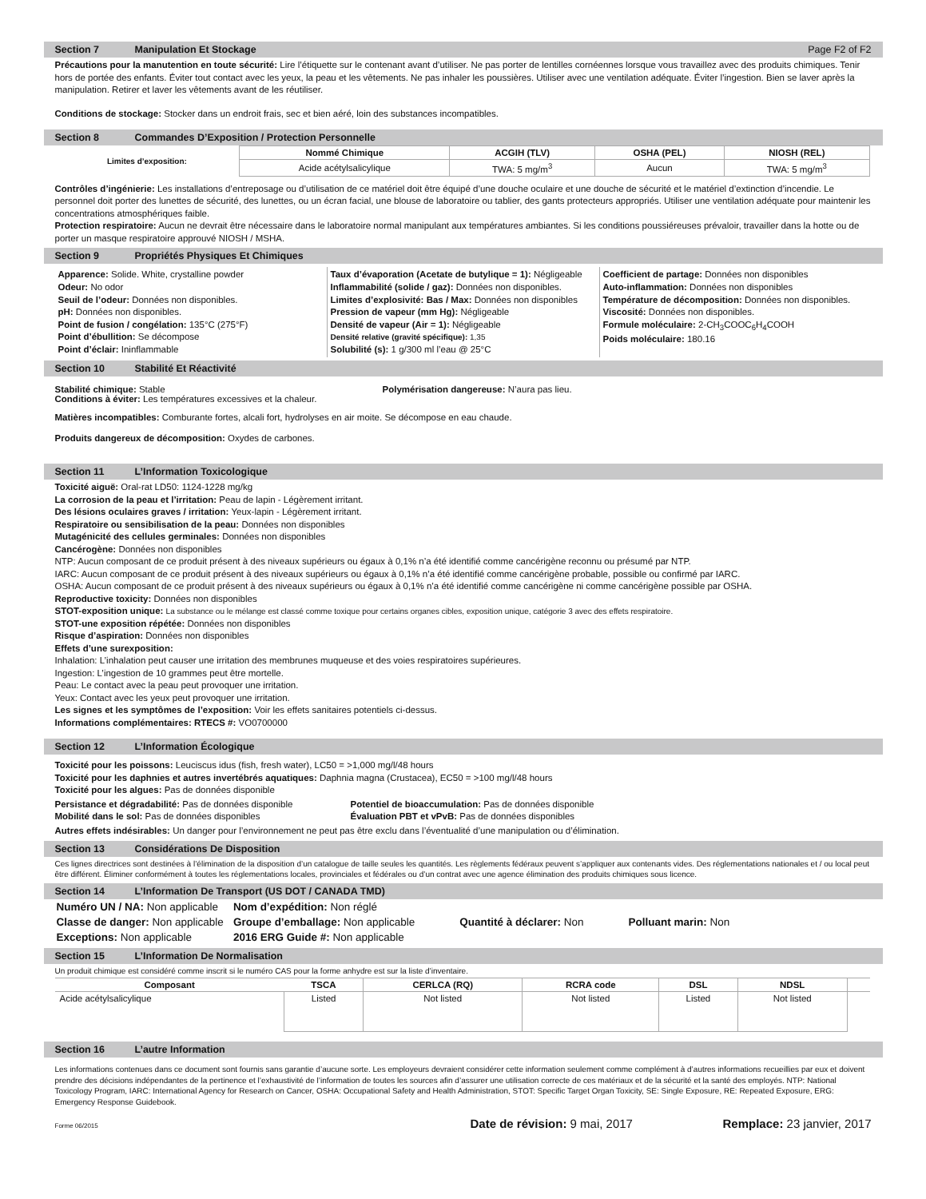Section 7 Manipulation Et Stockage Page F2 of F2
Précautions pour la manutention en toute sécurité: Lire l’étiquette sur le contenant avant d’utiliser. Ne pas porter de lentilles cornéennes lorsque vous travaillez avec des produits chimiques. Tenir hors de portée des enfants. Éviter tout contact avec les yeux, la peau et les vêtements. Ne pas inhaler les poussières. Utiliser avec une ventilation adéquate. Éviter l’ingestion. Bien se laver après la manipulation. Retirer et laver les vêtements avant de les réutiliser.
Conditions de stockage: Stocker dans un endroit frais, sec et bien aéré, loin des substances incompatibles.
Section 8 Commandes D’Exposition / Protection Personnelle
| Limites d’exposition: | Nommé Chimique | ACGIH (TLV) | OSHA (PEL) | NIOSH (REL) |
| | Acide acétylsalicylique | TWA: 5 mg/m<sup>3</sup> | Aucun | TWA: 5 mg/m<sup>3</sup> |
Contrôles d’ingénierie: Les installations d’entreposage ou d’utilisation de ce matériel doit être équipé d’une douche oculaire et une douche de sécurité et le matériel d’extinction d’incendie. Le personnel doit porter des lunettes de sécurité, des lunettes, ou un écran facial, une blouse de laboratoire ou tablier, des gants protecteurs appropriés. Utiliser une ventilation adéquate pour maintenir les concentrations atmosphériques faible.
Protection respiratoire: Aucun ne devrait être nécessaire dans le laboratoire normal manipulant aux températures ambiantes. Si les conditions poussiéreuses prévaloir, travailler dans la hotte ou de porter un masque respiratoire approuvé NIOSH / MSHA.
Section 9 Propriétés Physiques Et Chimiques
Apparence: Solide. White, crystalline powder
Odeur: No odor
Seuil de l’odeur: Données non disponibles.
pH: Données non disponibles.
Point de fusion / congélation: 135°C (275°F)
Point d’ébullition: Se décompose
Point d’éclair: Ininflammable
Taux d’évaporation (Acetate de butylique = 1): Négligeable
Inflammabilité (solide / gaz): Données non disponibles.
Limites d’explosivité: Bas / Max: Données non disponibles
Pression de vapeur (mm Hg): Négligeable
Densité de vapeur (Air = 1): Négligeable
Densité relative (gravité spécifique): 1,35
Solubilité (s): 1 g/300 ml l’eau @ 25°C
Coefficient de partage: Données non disponibles
Auto-inflammation: Données non disponibles
Température de décomposition: Données non disponibles.
Viscosité: Données non disponibles.
Formule moléculaire: 2-CH<sub>3</sub>COOC<sub>6</sub>H<sub>4</sub>COOH
Poids moléculaire: 180.16
Section 10 Stabilité Et Réactivité
Stabilité chimique: Stable
Conditions à éviter: Les températures excessives et la chaleur.
Polymérisation dangereuse: N’aura pas lieu.
Matières incompatibles: Comburante fortes, alcali fort, hydrolyses en air moite. Se décompose en eau chaude.
Produits dangereux de décomposition: Oxydes de carbones.
Section 11 L’Information Toxicologique
Toxicité aiguë: Oral-rat LD50: 1124-1228 mg/kg
La corrosion de la peau et l’irritation: Peau de lapin - Légèrement irritant.
Des lésions oculaires graves / irritation: Yeux-lapin - Légèrement irritant.
Respiratoire ou sensibilisation de la peau: Données non disponibles
Mutagénicité des cellules germinales: Données non disponibles
Cancérogène: Données non disponibles
NTP: Aucun composant de ce produit présent à des niveaux supérieurs ou égaux à 0,1% n’a été identifié comme cancérigène reconnu ou présumé par NTP.
IARC: Aucun composant de ce produit présent à des niveaux supérieurs ou égaux à 0,1% n’a été identifié comme cancérigène probable, possible ou confirmé par IARC.
OSHA: Aucun composant de ce produit présent à des niveaux supérieurs ou égaux à 0,1% n’a été identifié comme cancérigène ni comme cancérigène possible par OSHA.
Reproductive toxicity: Données non disponibles
STOT-exposition unique: La substance ou le mélange est classé comme toxique pour certains organes cibles, exposition unique, catégorie 3 avec des effets respiratoire.
STOT-une exposition répétée: Données non disponibles
Risque d’aspiration: Données non disponibles
Effets d’une surexposition:
Inhalation: L’inhalation peut causer une irritation des membrunes muqueuse et des voies respiratoires supérieures.
Ingestion: L’ingestion de 10 grammes peut être mortelle.
Peau: Le contact avec la peau peut provoquer une irritation.
Yeux: Contact avec les yeux peut provoquer une irritation.
Les signes et les symptômes de l’exposition: Voir les effets sanitaires potentiels ci-dessus.
Informations complémentaires: RTECS #: VO0700000
Section 12 L’Information Écologique
Toxicité pour les poissons: Leuciscus idus (fish, fresh water), LC50 = >1,000 mg/l/48 hours
Toxicité pour les daphnies et autres invertébrés aquatiques: Daphnia magna (Crustacea), EC50 = >100 mg/l/48 hours
Toxicité pour les algues: Pas de données disponible
Persistance et dégradabilité: Pas de données disponible
Mobilité dans le sol: Pas de données disponibles
Potentiel de bioaccumulation: Pas de données disponible
Évaluation PBT et vPvB: Pas de données disponibles
Autres effets indésirables: Un danger pour l’environnement ne peut pas être exclu dans l’éventualité d’une manipulation ou d’élimination.
Section 13 Considérations De Disposition
Ces lignes directrices sont destinées à l’élimination de la disposition d’un catalogue de taille seules les quantités. Les règlements fédéraux peuvent s’appliquer aux contenants vides. Des réglementations nationales et / ou local peut être différent. Éliminer conformément à toutes les réglementations locales, provinciales et fédérales ou d’un contrat avec une agence élimination des produits chimiques sous licence.
Section 14 L’Information De Transport (US DOT / CANADA TMD)
| Numéro UN / NA: Non applicable | Nom d’expédition: Non réglé | | |
| Classe de danger: Non applicable | Groupe d’emballage: Non applicable | Quantité à déclarer: Non | Polluant marin: Non |
| Exceptions: Non applicable | 2016 ERG Guide #: Non applicable | | |
Section 15 L’Information De Normalisation
Un produit chimique est considéré comme inscrit si le numéro CAS pour la forme anhydre est sur la liste d’inventaire.
| Composant | TSCA | CERLCA (RQ) | RCRA code | DSL | NDSL | |
| --- | --- | --- | --- | --- | --- | --- |
| Acide acétylsalicylique | Listed | Not listed | Not listed | Listed | Not listed | |
Section 16 L’autre Information
Les informations contenues dans ce document sont fournis sans garantie d’aucune sorte. Les employeurs devraient considérer cette information seulement comme complément à d’autres informations recueillies par eux et doivent prendre des décisions indépendantes de la pertinence et l’exhaustivité de l’information de toutes les sources afin d’assurer une utilisation correcte de ces matériaux et de la sécurité et la santé des employés. NTP: National Toxicology Program, IARC: International Agency for Research on Cancer, OSHA: Occupational Safety and Health Administration, STOT: Specific Target Organ Toxicity, SE: Single Exposure, RE: Repeated Exposure, ERG: Emergency Response Guidebook.
Forme 06/2015 Date de révision: 9 mai, 2017 Remplace: 23 janvier, 2017